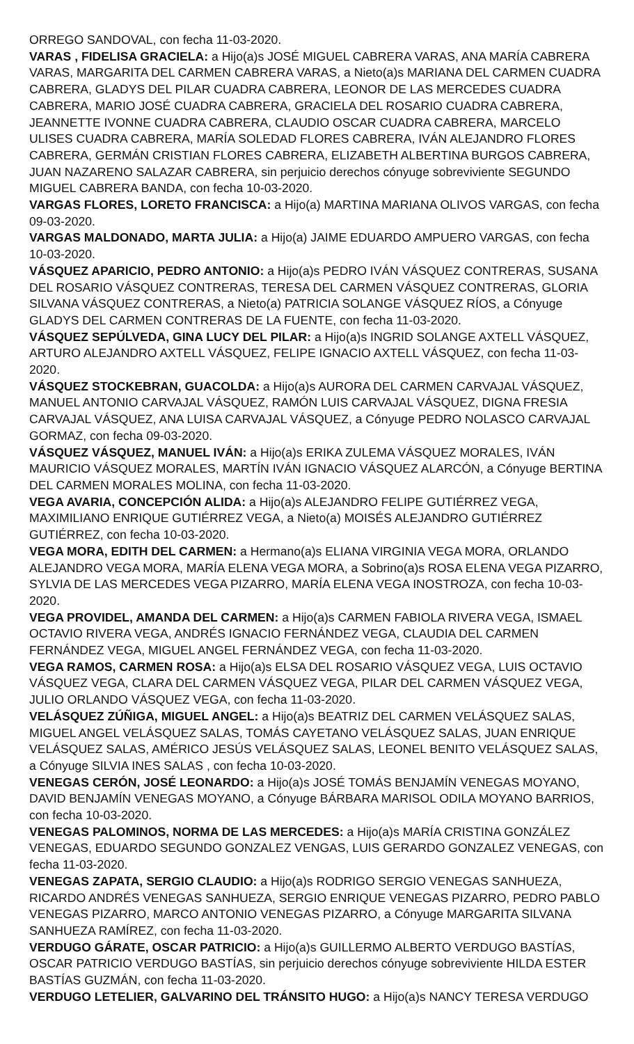ORREGO SANDOVAL, con fecha 11-03-2020.
VARAS , FIDELISA GRACIELA: a Hijo(a)s JOSÉ MIGUEL CABRERA VARAS, ANA MARÍA CABRERA VARAS, MARGARITA DEL CARMEN CABRERA VARAS, a Nieto(a)s MARIANA DEL CARMEN CUADRA CABRERA, GLADYS DEL PILAR CUADRA CABRERA, LEONOR DE LAS MERCEDES CUADRA CABRERA, MARIO JOSÉ CUADRA CABRERA, GRACIELA DEL ROSARIO CUADRA CABRERA, JEANNETTE IVONNE CUADRA CABRERA, CLAUDIO OSCAR CUADRA CABRERA, MARCELO ULISES CUADRA CABRERA, MARÍA SOLEDAD FLORES CABRERA, IVÁN ALEJANDRO FLORES CABRERA, GERMÁN CRISTIAN FLORES CABRERA, ELIZABETH ALBERTINA BURGOS CABRERA, JUAN NAZARENO SALAZAR CABRERA, sin perjuicio derechos cónyuge sobreviviente SEGUNDO MIGUEL CABRERA BANDA, con fecha 10-03-2020.
VARGAS FLORES, LORETO FRANCISCA: a Hijo(a) MARTINA MARIANA OLIVOS VARGAS, con fecha 09-03-2020.
VARGAS MALDONADO, MARTA JULIA: a Hijo(a) JAIME EDUARDO AMPUERO VARGAS, con fecha 10-03-2020.
VÁSQUEZ APARICIO, PEDRO ANTONIO: a Hijo(a)s PEDRO IVÁN VÁSQUEZ CONTRERAS, SUSANA DEL ROSARIO VÁSQUEZ CONTRERAS, TERESA DEL CARMEN VÁSQUEZ CONTRERAS, GLORIA SILVANA VÁSQUEZ CONTRERAS, a Nieto(a) PATRICIA SOLANGE VÁSQUEZ RÍOS, a Cónyuge GLADYS DEL CARMEN CONTRERAS DE LA FUENTE, con fecha 11-03-2020.
VÁSQUEZ SEPÚLVEDA, GINA LUCY DEL PILAR: a Hijo(a)s INGRID SOLANGE AXTELL VÁSQUEZ, ARTURO ALEJANDRO AXTELL VÁSQUEZ, FELIPE IGNACIO AXTELL VÁSQUEZ, con fecha 11-03-2020.
VÁSQUEZ STOCKEBRAN, GUACOLDA: a Hijo(a)s AURORA DEL CARMEN CARVAJAL VÁSQUEZ, MANUEL ANTONIO CARVAJAL VÁSQUEZ, RAMÓN LUIS CARVAJAL VÁSQUEZ, DIGNA FRESIA CARVAJAL VÁSQUEZ, ANA LUISA CARVAJAL VÁSQUEZ, a Cónyuge PEDRO NOLASCO CARVAJAL GORMAZ, con fecha 09-03-2020.
VÁSQUEZ VÁSQUEZ, MANUEL IVÁN: a Hijo(a)s ERIKA ZULEMA VÁSQUEZ MORALES, IVÁN MAURICIO VÁSQUEZ MORALES, MARTÍN IVÁN IGNACIO VÁSQUEZ ALARCÓN, a Cónyuge BERTINA DEL CARMEN MORALES MOLINA, con fecha 11-03-2020.
VEGA AVARIA, CONCEPCIÓN ALIDA: a Hijo(a)s ALEJANDRO FELIPE GUTIÉRREZ VEGA, MAXIMILIANO ENRIQUE GUTIÉRREZ VEGA, a Nieto(a) MOISÉS ALEJANDRO GUTIÉRREZ GUTIÉRREZ, con fecha 10-03-2020.
VEGA MORA, EDITH DEL CARMEN: a Hermano(a)s ELIANA VIRGINIA VEGA MORA, ORLANDO ALEJANDRO VEGA MORA, MARÍA ELENA VEGA MORA, a Sobrino(a)s ROSA ELENA VEGA PIZARRO, SYLVIA DE LAS MERCEDES VEGA PIZARRO, MARÍA ELENA VEGA INOSTROZA, con fecha 10-03-2020.
VEGA PROVIDEL, AMANDA DEL CARMEN: a Hijo(a)s CARMEN FABIOLA RIVERA VEGA, ISMAEL OCTAVIO RIVERA VEGA, ANDRÉS IGNACIO FERNÁNDEZ VEGA, CLAUDIA DEL CARMEN FERNÁNDEZ VEGA, MIGUEL ANGEL FERNÁNDEZ VEGA, con fecha 11-03-2020.
VEGA RAMOS, CARMEN ROSA: a Hijo(a)s ELSA DEL ROSARIO VÁSQUEZ VEGA, LUIS OCTAVIO VÁSQUEZ VEGA, CLARA DEL CARMEN VÁSQUEZ VEGA, PILAR DEL CARMEN VÁSQUEZ VEGA, JULIO ORLANDO VÁSQUEZ VEGA, con fecha 11-03-2020.
VELÁSQUEZ ZÚÑIGA, MIGUEL ANGEL: a Hijo(a)s BEATRIZ DEL CARMEN VELÁSQUEZ SALAS, MIGUEL ANGEL VELÁSQUEZ SALAS, TOMÁS CAYETANO VELÁSQUEZ SALAS, JUAN ENRIQUE VELÁSQUEZ SALAS, AMÉRICO JESÚS VELÁSQUEZ SALAS, LEONEL BENITO VELÁSQUEZ SALAS, a Cónyuge SILVIA INES SALAS , con fecha 10-03-2020.
VENEGAS CERÓN, JOSÉ LEONARDO: a Hijo(a)s JOSÉ TOMÁS BENJAMÍN VENEGAS MOYANO, DAVID BENJAMÍN VENEGAS MOYANO, a Cónyuge BÁRBARA MARISOL ODILA MOYANO BARRIOS, con fecha 10-03-2020.
VENEGAS PALOMINOS, NORMA DE LAS MERCEDES: a Hijo(a)s MARÍA CRISTINA GONZÁLEZ VENEGAS, EDUARDO SEGUNDO GONZALEZ VENGAS, LUIS GERARDO GONZALEZ VENEGAS, con fecha 11-03-2020.
VENEGAS ZAPATA, SERGIO CLAUDIO: a Hijo(a)s RODRIGO SERGIO VENEGAS SANHUEZA, RICARDO ANDRÉS VENEGAS SANHUEZA, SERGIO ENRIQUE VENEGAS PIZARRO, PEDRO PABLO VENEGAS PIZARRO, MARCO ANTONIO VENEGAS PIZARRO, a Cónyuge MARGARITA SILVANA SANHUEZA RAMÍREZ, con fecha 11-03-2020.
VERDUGO GÁRATE, OSCAR PATRICIO: a Hijo(a)s GUILLERMO ALBERTO VERDUGO BASTÍAS, OSCAR PATRICIO VERDUGO BASTÍAS, sin perjuicio derechos cónyuge sobreviviente HILDA ESTER BASTÍAS GUZMÁN, con fecha 11-03-2020.
VERDUGO LETELIER, GALVARINO DEL TRÁNSITO HUGO: a Hijo(a)s NANCY TERESA VERDUGO